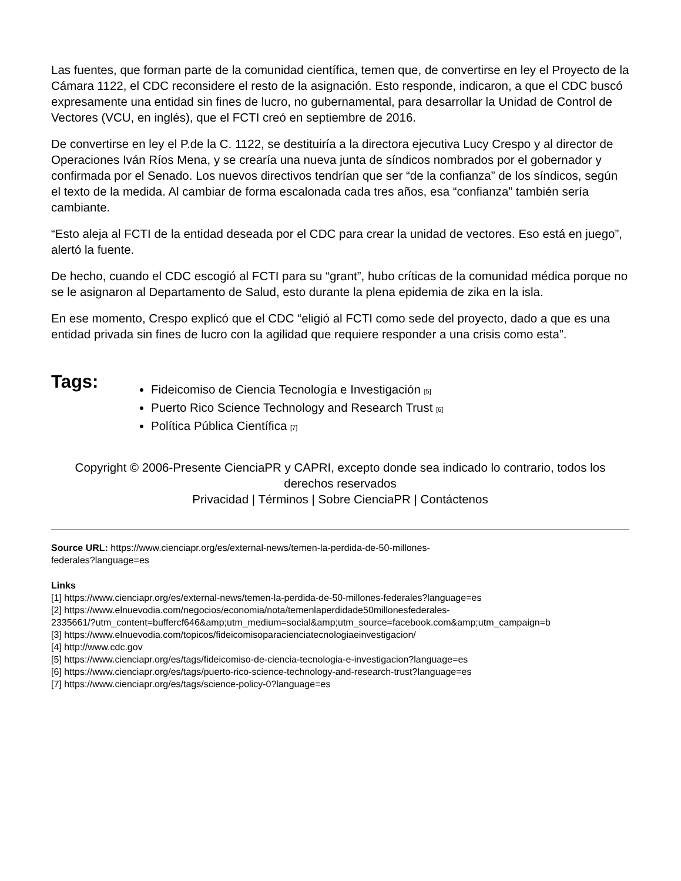Las fuentes, que forman parte de la comunidad científica, temen que, de convertirse en ley el Proyecto de la Cámara 1122, el CDC reconsidere el resto de la asignación. Esto responde, indicaron, a que el CDC buscó expresamente una entidad sin fines de lucro, no gubernamental, para desarrollar la Unidad de Control de Vectores (VCU, en inglés), que el FCTI creó en septiembre de 2016.
De convertirse en ley el P.de la C. 1122, se destituiría a la directora ejecutiva Lucy Crespo y al director de Operaciones Iván Ríos Mena, y se crearía una nueva junta de síndicos nombrados por el gobernador y confirmada por el Senado. Los nuevos directivos tendrían que ser “de la confianza” de los síndicos, según el texto de la medida. Al cambiar de forma escalonada cada tres años, esa “confianza” también sería cambiante.
“Esto aleja al FCTI de la entidad deseada por el CDC para crear la unidad de vectores. Eso está en juego”, alertó la fuente.
De hecho, cuando el CDC escogió al FCTI para su “grant”, hubo críticas de la comunidad médica porque no se le asignaron al Departamento de Salud, esto durante la plena epidemia de zika en la isla.
En ese momento, Crespo explicó que el CDC “eligió al FCTI como sede del proyecto, dado a que es una entidad privada sin fines de lucro con la agilidad que requiere responder a una crisis como esta”.
Tags:
Fideicomiso de Ciencia Tecnología e Investigación <sup>[5]</sup>
Puerto Rico Science Technology and Research Trust <sup>[6]</sup>
Política Pública Científica <sup>[7]</sup>
Copyright © 2006-Presente CienciaPR y CAPRI, excepto donde sea indicado lo contrario, todos los derechos reservados
Privacidad | Términos | Sobre CienciaPR | Contáctenos
Source URL: https://www.cienciapr.org/es/external-news/temen-la-perdida-de-50-millones-
federales?language=es
Links
[1] https://www.cienciapr.org/es/external-news/temen-la-perdida-de-50-millones-federales?language=es
[2] https://www.elnuevodia.com/negocios/economia/nota/temenlaperdidade50millonesfederales-
2335661/?utm_content=buffercf646&amp;utm_medium=social&amp;utm_source=facebook.com&amp;utm_campaign=b
[3] https://www.elnuevodia.com/topicos/fideicomisoparacienciatecnologiaeinvestigacion/
[4] http://www.cdc.gov
[5] https://www.cienciapr.org/es/tags/fideicomiso-de-ciencia-tecnologia-e-investigacion?language=es
[6] https://www.cienciapr.org/es/tags/puerto-rico-science-technology-and-research-trust?language=es
[7] https://www.cienciapr.org/es/tags/science-policy-0?language=es